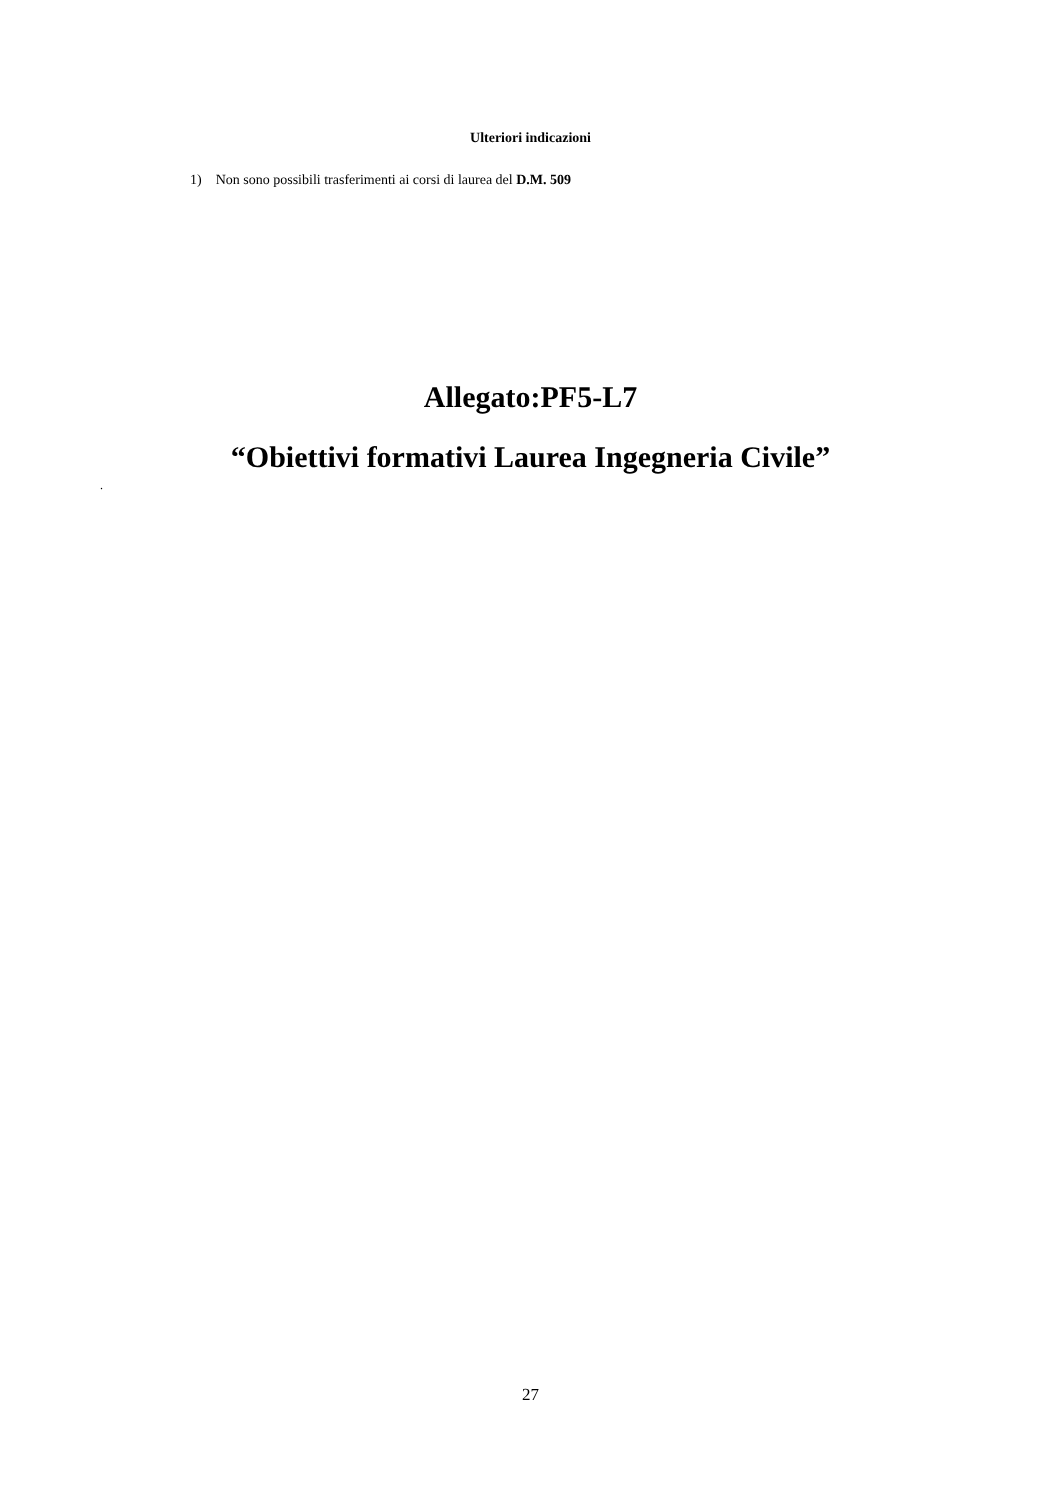Ulteriori indicazioni
1) Non sono possibili trasferimenti ai corsi di laurea del D.M. 509
Allegato:PF5-L7
“Obiettivi formativi Laurea Ingegneria Civile”
.
27